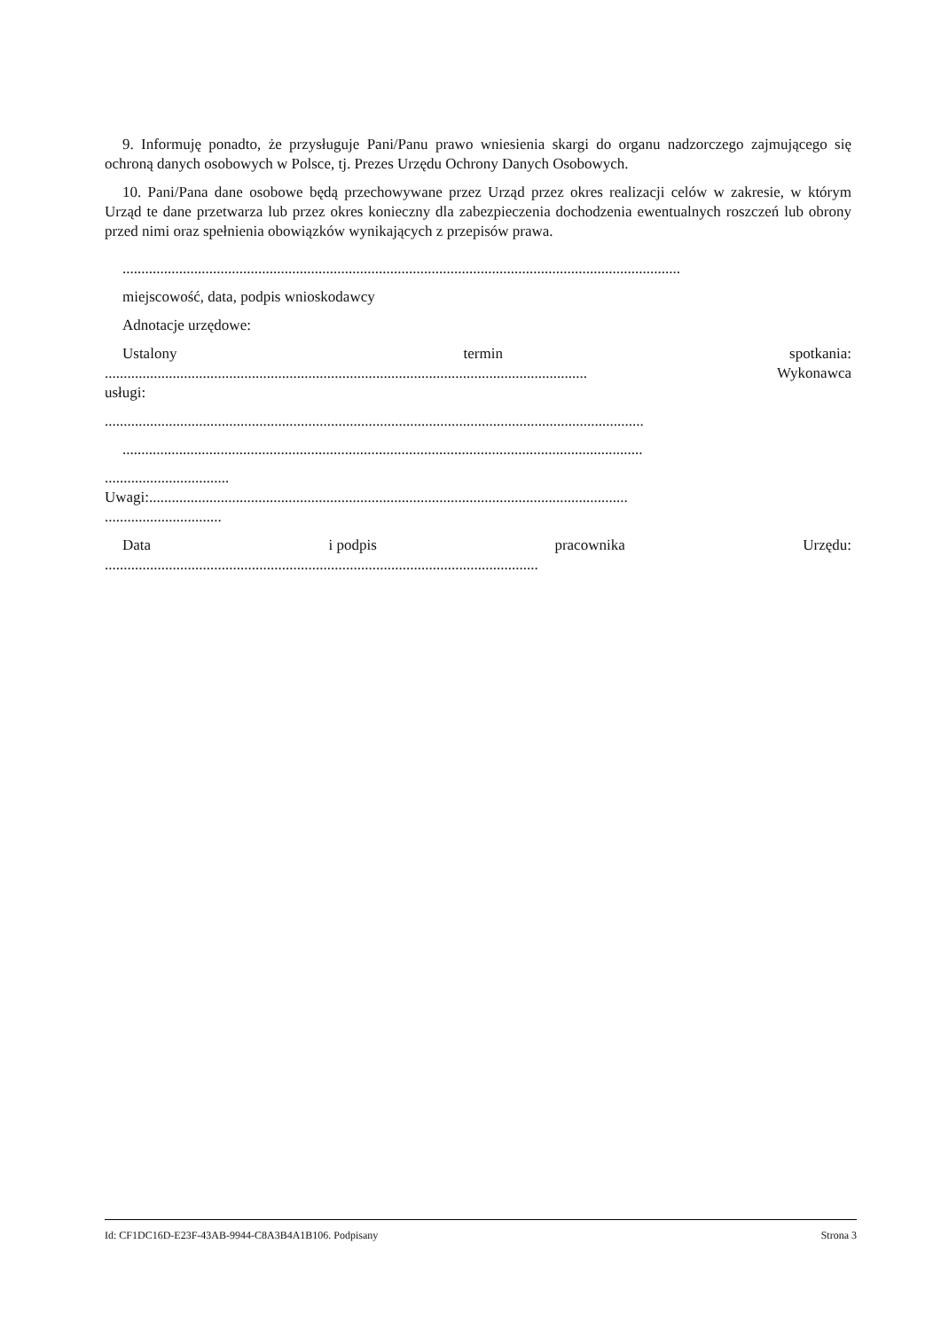9. Informuję ponadto, że przysługuje Pani/Panu prawo wniesienia skargi do organu nadzorczego zajmującego się ochroną danych osobowych w Polsce, tj. Prezes Urzędu Ochrony Danych Osobowych.
10. Pani/Pana dane osobowe będą przechowywane przez Urząd przez okres realizacji celów w zakresie, w którym Urząd te dane przetwarza lub przez okres konieczny dla zabezpieczenia dochodzenia ewentualnych roszczeń lub obrony przed nimi oraz spełnienia obowiązków wynikających z przepisów prawa.
....................................................................................................................................................
miejscowość, data, podpis wnioskodawcy
Adnotacje urzędowe:
Ustalony termin spotkania:
................................................................................................................................ Wykonawca
usługi:
...............................................................................................................................................
..........................................................................................................................................
.................................
Uwagi:...............................................................................................................................
...............................
Data i podpis pracownika Urzędu:
...................................................................................................................
Id: CF1DC16D-E23F-43AB-9944-C8A3B4A1B106. Podpisany Strona 3